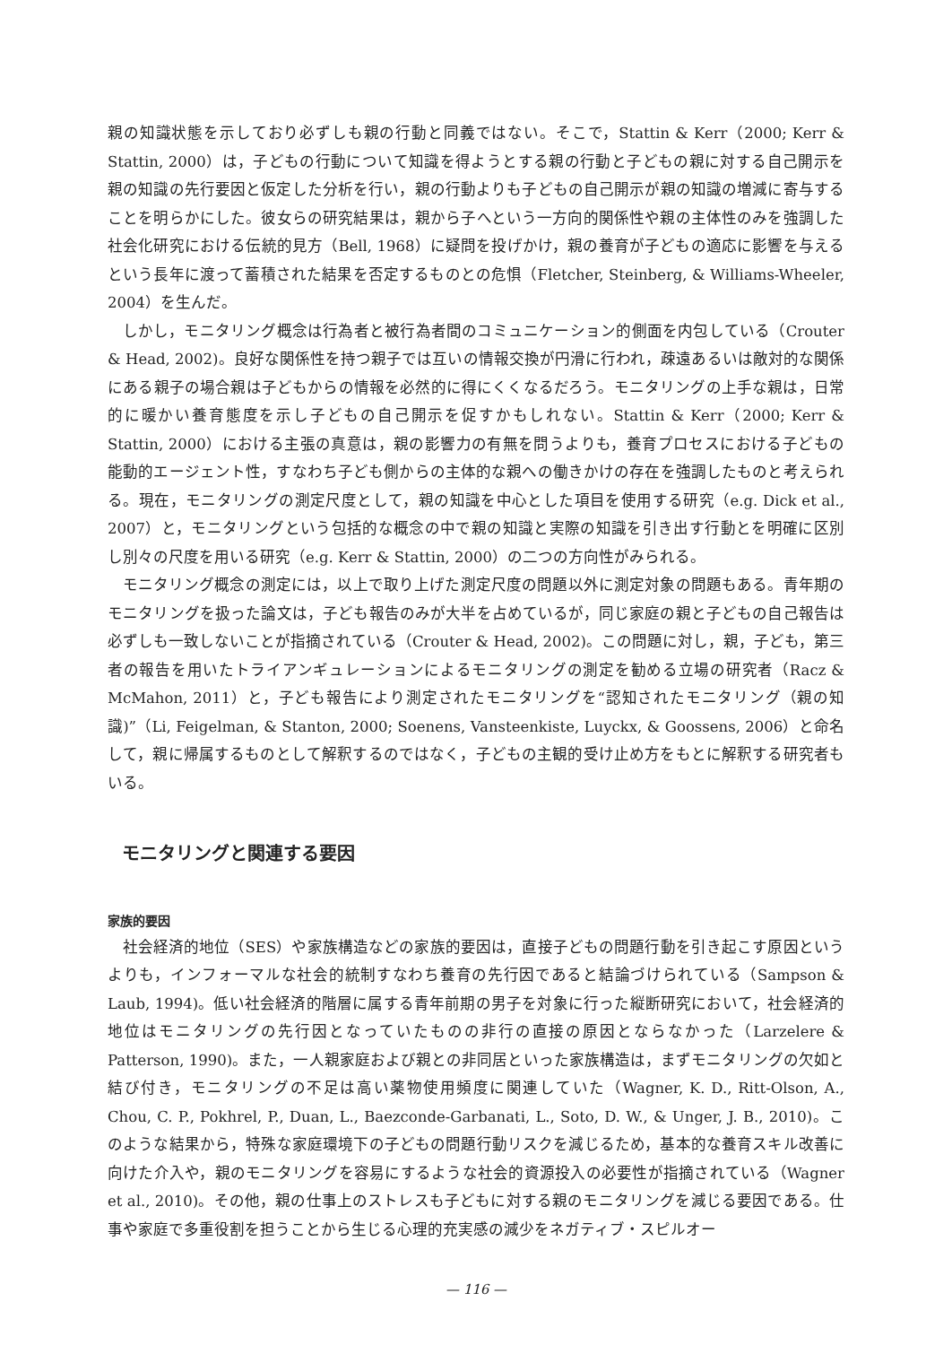親の知識状態を示しており必ずしも親の行動と同義ではない。そこで，Stattin & Kerr（2000; Kerr & Stattin, 2000）は，子どもの行動について知識を得ようとする親の行動と子どもの親に対する自己開示を親の知識の先行要因と仮定した分析を行い，親の行動よりも子どもの自己開示が親の知識の増減に寄与することを明らかにした。彼女らの研究結果は，親から子へという一方向的関係性や親の主体性のみを強調した社会化研究における伝統的見方（Bell, 1968）に疑問を投げかけ，親の養育が子どもの適応に影響を与えるという長年に渡って蓄積された結果を否定するものとの危惧（Fletcher, Steinberg, & Williams-Wheeler, 2004）を生んだ。
しかし，モニタリング概念は行為者と被行為者間のコミュニケーション的側面を内包している（Crouter & Head, 2002)。良好な関係性を持つ親子では互いの情報交換が円滑に行われ，疎遠あるいは敵対的な関係にある親子の場合親は子どもからの情報を必然的に得にくくなるだろう。モニタリングの上手な親は，日常的に暖かい養育態度を示し子どもの自己開示を促すかもしれない。Stattin & Kerr（2000; Kerr & Stattin, 2000）における主張の真意は，親の影響力の有無を問うよりも，養育プロセスにおける子どもの能動的エージェント性，すなわち子ども側からの主体的な親への働きかけの存在を強調したものと考えられる。現在，モニタリングの測定尺度として，親の知識を中心とした項目を使用する研究（e.g. Dick et al., 2007）と，モニタリングという包括的な概念の中で親の知識と実際の知識を引き出す行動とを明確に区別し別々の尺度を用いる研究（e.g. Kerr & Stattin, 2000）の二つの方向性がみられる。
モニタリング概念の測定には，以上で取り上げた測定尺度の問題以外に測定対象の問題もある。青年期のモニタリングを扱った論文は，子ども報告のみが大半を占めているが，同じ家庭の親と子どもの自己報告は必ずしも一致しないことが指摘されている（Crouter & Head, 2002)。この問題に対し，親，子ども，第三者の報告を用いたトライアンギュレーションによるモニタリングの測定を勧める立場の研究者（Racz & McMahon, 2011）と，子ども報告により測定されたモニタリングを“認知されたモニタリング（親の知識)”（Li, Feigelman, & Stanton, 2000; Soenens, Vansteenkiste, Luyckx, & Goossens, 2006）と命名して，親に帰属するものとして解釈するのではなく，子どもの主観的受け止め方をもとに解釈する研究者もいる。
モニタリングと関連する要因
家族的要因
社会経済的地位（SES）や家族構造などの家族的要因は，直接子どもの問題行動を引き起こす原因というよりも，インフォーマルな社会的統制すなわち養育の先行因であると結論づけられている（Sampson & Laub, 1994)。低い社会経済的階層に属する青年前期の男子を対象に行った縦断研究において，社会経済的地位はモニタリングの先行因となっていたものの非行の直接の原因とならなかった（Larzelere & Patterson, 1990)。また，一人親家庭および親との非同居といった家族構造は，まずモニタリングの欠如と結び付き，モニタリングの不足は高い薬物使用頻度に関連していた（Wagner, K. D., Ritt-Olson, A., Chou, C. P., Pokhrel, P., Duan, L., Baezconde-Garbanati, L., Soto, D. W., & Unger, J. B., 2010)。このような結果から，特殊な家庭環境下の子どもの問題行動リスクを減じるため，基本的な養育スキル改善に向けた介入や，親のモニタリングを容易にするような社会的資源投入の必要性が指摘されている（Wagner et al., 2010)。その他，親の仕事上のストレスも子どもに対する親のモニタリングを減じる要因である。仕事や家庭で多重役割を担うことから生じる心理的充実感の減少をネガティブ・スピルオー
— 116 —